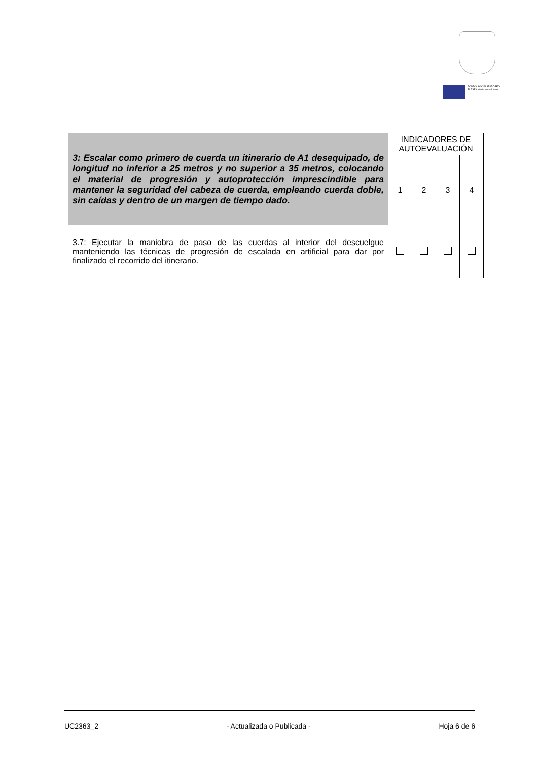FONDO SOCIAL EUROPEO
El FSE invierte en tu futuro
| 3: Escalar como primero de cuerda un itinerario de A1 desequipado, de longitud no inferior a 25 metros y no superior a 35 metros, colocando el material de progresión y autoprotección imprescindible para mantener la seguridad del cabeza de cuerda, empleando cuerda doble, sin caídas y dentro de un margen de tiempo dado. | INDICADORES DE AUTOEVALUACIÓN | | | |
| | 1 | 2 | 3 | 4 |
| 3.7: Ejecutar la maniobra de paso de las cuerdas al interior del descuelgue manteniendo las técnicas de progresión de escalada en artificial para dar por finalizado el recorrido del itinerario. | | | | |
UC2363_2 - Actualizada o Publicada - Hoja 6 de 6